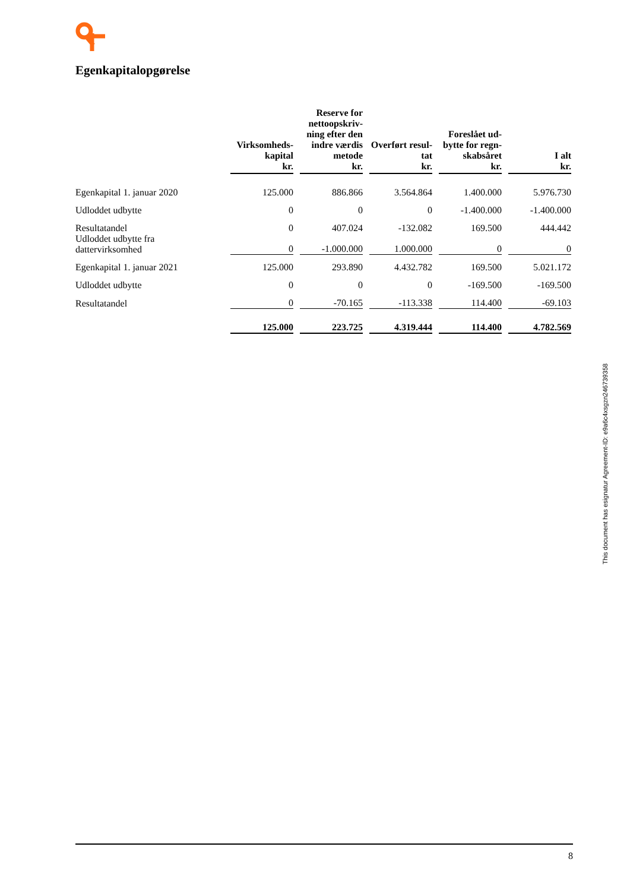Egenkapitalopgørelse
| | Virksomheds- kapital kr. | Reserve for nettoopskriv- ning efter den indre værdis metode kr. | Overført resul- tat kr. | Foreslået ud- bytte for regn- skabsåret kr. | I alt kr. |
| --- | --- | --- | --- | --- | --- |
| Egenkapital 1. januar 2020 | 125.000 | 886.866 | 3.564.864 | 1.400.000 | 5.976.730 |
| Udloddet udbytte | 0 | 0 | 0 | -1.400.000 | -1.400.000 |
| Resultatandel | 0 | 407.024 | -132.082 | 169.500 | 444.442 |
| Udloddet udbytte fra dattervirksomhed | 0 | -1.000.000 | 1.000.000 | 0 | 0 |
| Egenkapital 1. januar 2021 | 125.000 | 293.890 | 4.432.782 | 169.500 | 5.021.172 |
| Udloddet udbytte | 0 | 0 | 0 | -169.500 | -169.500 |
| Resultatandel | 0 | -70.165 | -113.338 | 114.400 | -69.103 |
| | 125.000 | 223.725 | 4.319.444 | 114.400 | 4.782.569 |
This document has esignatur Agreement-ID: e9a6c4xsgzn246739358
8